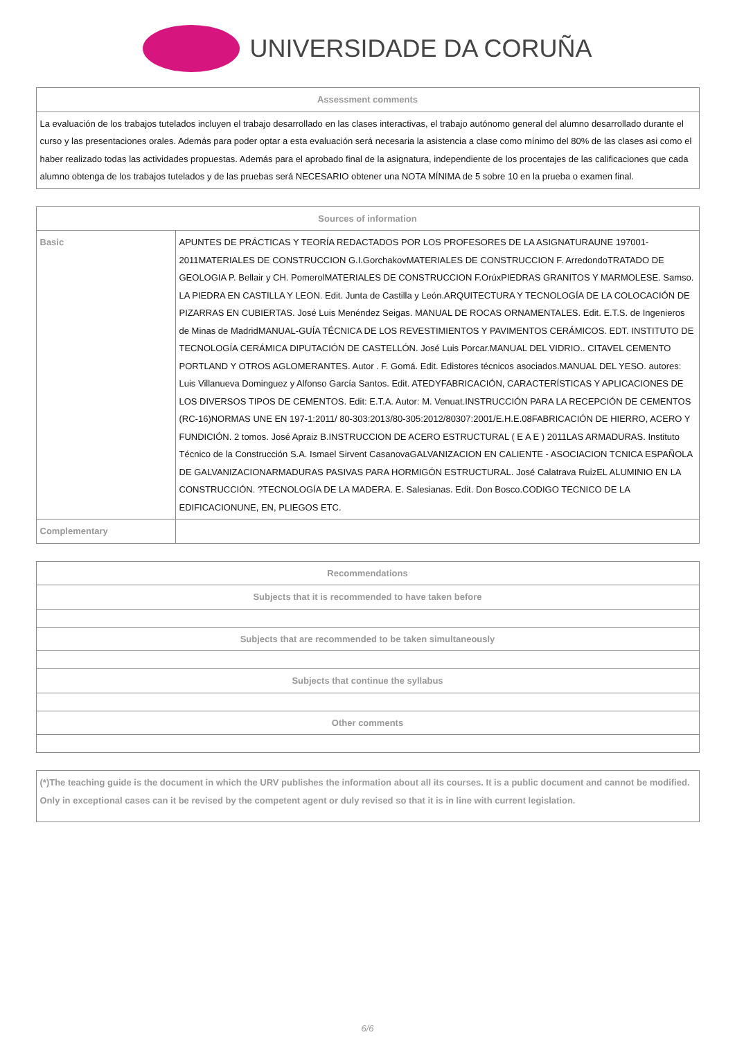UNIVERSIDADE DA CORUÑA
| Assessment comments |
| --- |
| La evaluación de los trabajos tutelados incluyen el trabajo desarrollado en las clases interactivas, el trabajo autónomo general del alumno desarrollado durante el curso y las presentaciones orales. Además para poder optar a esta evaluación será necesaria la asistencia a clase como mínimo del 80% de las clases asi como el haber realizado todas las actividades propuestas. Además para el aprobado final de la asignatura, independiente de los procentajes de las calificaciones que cada alumno obtenga de los trabajos tutelados y de las pruebas será NECESARIO obtener una NOTA MÍNIMA de 5 sobre 10 en la prueba o examen final. |
| Sources of information | |
| --- | --- |
| Basic | APUNTES DE PRÁCTICAS Y TEORÍA REDACTADOS POR LOS PROFESORES DE LA ASIGNATURAUNE 197001-2011MATERIALES DE CONSTRUCCION G.I.GorchakovMATERIALES DE CONSTRUCCION F. ArredondoTRATADO DE GEOLOGIA P. Bellair y CH. PomerolMATERIALES DE CONSTRUCCION F.OrúxPIEDRAS GRANITOS Y MARMOLESE. Samso. LA PIEDRA EN CASTILLA Y LEON. Edit. Junta de Castilla y León.ARQUITECTURA Y TECNOLOGÍA DE LA COLOCACIÓN DE PIZARRAS EN CUBIERTAS. José Luis Menéndez Seigas. MANUAL DE ROCAS ORNAMENTALES. Edit. E.T.S. de Ingenieros de Minas de MadridMANUAL-GUÍA TÉCNICA DE LOS REVESTIMIENTOS Y PAVIMENTOS CERÁMICOS. EDT. INSTITUTO DE TECNOLOGÍA CERÁMICA DIPUTACIÓN DE CASTELLÓN. José Luis Porcar.MANUAL DEL VIDRIO.. CITAVEL CEMENTO PORTLAND Y OTROS AGLOMERANTES. Autor . F. Gomá. Edit. Edistores técnicos asociados.MANUAL DEL YESO. autores: Luis Villanueva Dominguez y Alfonso García Santos. Edit. ATEDYFABRICACIÓN, CARACTERÍSTICAS Y APLICACIONES DE LOS DIVERSOS TIPOS DE CEMENTOS. Edit: E.T.A. Autor: M. Venuat.INSTRUCCIÓN PARA LA RECEPCIÓN DE CEMENTOS (RC-16)NORMAS UNE EN 197-1:2011/ 80-303:2013/80-305:2012/80307:2001/E.H.E.08FABRICACIÓN DE HIERRO, ACERO Y FUNDICIÓN. 2 tomos. José Apraiz B.INSTRUCCION DE ACERO ESTRUCTURAL ( E A E ) 2011LAS ARMADURAS. Instituto Técnico de la Construcción S.A. Ismael Sirvent CasanovaGALVANIZACION EN CALIENTE - ASOCIACION TCNICA ESPAÑOLA DE GALVANIZACIONARMADURAS PASIVAS PARA HORMIGÓN ESTRUCTURAL. José Calatrava RuizEL ALUMINIO EN LA CONSTRUCCIÓN. ?TECNOLOGÍA DE LA MADERA. E. Salesianas. Edit. Don Bosco.CODIGO TECNICO DE LA EDIFICACIONUNE, EN, PLIEGOS ETC. |
| Complementary | |
| Recommendations |
| --- |
| Subjects that it is recommended to have taken before |
| Subjects that are recommended to be taken simultaneously |
| Subjects that continue the syllabus |
| Other comments |
| (*)The teaching guide is the document in which the URV publishes the information about all its courses. It is a public document and cannot be modified. Only in exceptional cases can it be revised by the competent agent or duly revised so that it is in line with current legislation. |
6/6